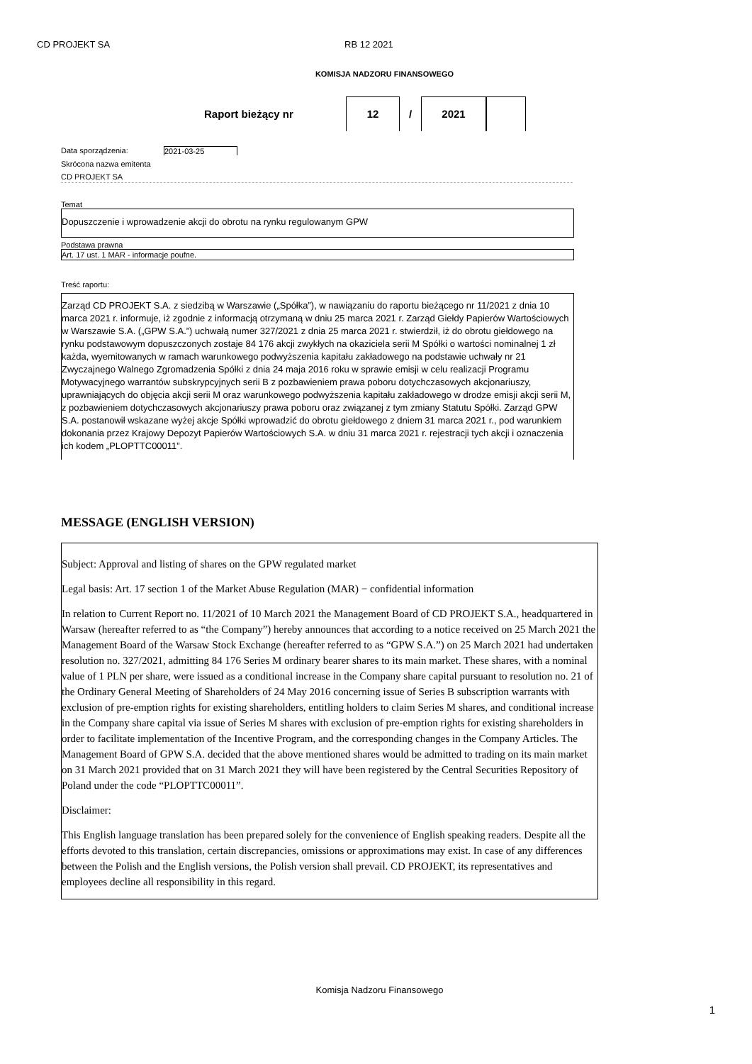CD PROJEKT SA RB 12 2021
KOMISJA NADZORU FINANSOWEGO
Raport bieżący nr 12 / 2021
Data sporządzenia: 2021-03-25
Skrócona nazwa emitenta
CD PROJEKT SA
Temat
Dopuszczenie i wprowadzenie akcji do obrotu na rynku regulowanym GPW
Podstawa prawna
Art. 17 ust. 1 MAR - informacje poufne.
Treść raportu:
Zarząd CD PROJEKT S.A. z siedzibą w Warszawie („Spółka”), w nawiązaniu do raportu bieżącego nr 11/2021 z dnia 10 marca 2021 r. informuje, iż zgodnie z informacją otrzymaną w dniu 25 marca 2021 r. Zarząd Giełdy Papierów Wartościowych w Warszawie S.A. („GPW S.A.”) uchwałą numer 327/2021 z dnia 25 marca 2021 r. stwierdził, iż do obrotu giełdowego na rynku podstawowym dopuszczonych zostaje 84 176 akcji zwykłych na okaziciela serii M Spółki o wartości nominalnej 1 zł każda, wyemitowanych w ramach warunkowego podwyższenia kapitału zakładowego na podstawie uchwały nr 21 Zwyczajnego Walnego Zgromadzenia Spółki z dnia 24 maja 2016 roku w sprawie emisji w celu realizacji Programu Motywacyjnego warrantów subskrypcyjnych serii B z pozbawieniem prawa poboru dotychczasowych akcjonariuszy, uprawniających do objęcia akcji serii M oraz warunkowego podwyższenia kapitału zakładowego w drodze emisji akcji serii M, z pozbawieniem dotychczasowych akcjonariuszy prawa poboru oraz związanej z tym zmiany Statutu Spółki. Zarząd GPW S.A. postanowił wskazane wyżej akcje Spółki wprowadzić do obrotu giełdowego z dniem 31 marca 2021 r., pod warunkiem dokonania przez Krajowy Depozyt Papierów Wartościowych S.A. w dniu 31 marca 2021 r. rejestracji tych akcji i oznaczenia ich kodem „PLOPTTC00011”.
MESSAGE (ENGLISH VERSION)
Subject: Approval and listing of shares on the GPW regulated market
Legal basis: Art. 17 section 1 of the Market Abuse Regulation (MAR) − confidential information
In relation to Current Report no. 11/2021 of 10 March 2021 the Management Board of CD PROJEKT S.A., headquartered in Warsaw (hereafter referred to as “the Company”) hereby announces that according to a notice received on 25 March 2021 the Management Board of the Warsaw Stock Exchange (hereafter referred to as “GPW S.A.”) on 25 March 2021 had undertaken resolution no. 327/2021, admitting 84 176 Series M ordinary bearer shares to its main market. These shares, with a nominal value of 1 PLN per share, were issued as a conditional increase in the Company share capital pursuant to resolution no. 21 of the Ordinary General Meeting of Shareholders of 24 May 2016 concerning issue of Series B subscription warrants with exclusion of pre-emption rights for existing shareholders, entitling holders to claim Series M shares, and conditional increase in the Company share capital via issue of Series M shares with exclusion of pre-emption rights for existing shareholders in order to facilitate implementation of the Incentive Program, and the corresponding changes in the Company Articles. The Management Board of GPW S.A. decided that the above mentioned shares would be admitted to trading on its main market on 31 March 2021 provided that on 31 March 2021 they will have been registered by the Central Securities Repository of Poland under the code “PLOPTTC00011”.
Disclaimer:
This English language translation has been prepared solely for the convenience of English speaking readers. Despite all the efforts devoted to this translation, certain discrepancies, omissions or approximations may exist. In case of any differences between the Polish and the English versions, the Polish version shall prevail. CD PROJEKT, its representatives and employees decline all responsibility in this regard.
Komisja Nadzoru Finansowego
1